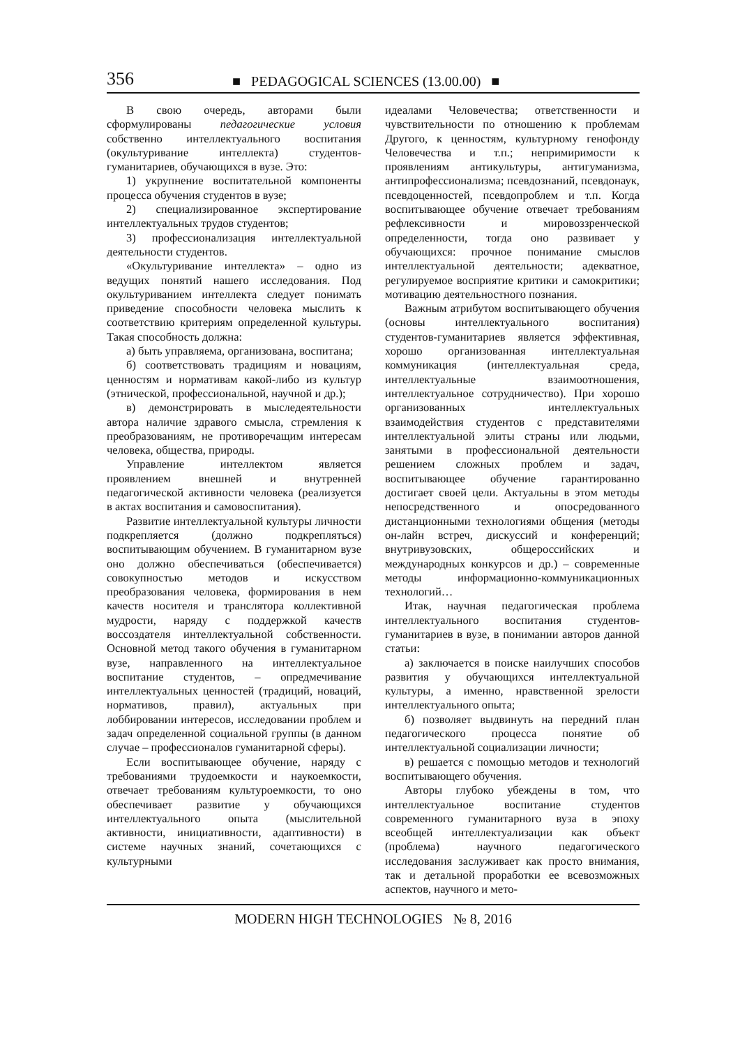356 ■ PEDAGOGICAL SCIENCES (13.00.00) ■
В свою очередь, авторами были сформулированы педагогические условия собственно интеллектуального воспитания (окультуривание интеллекта) студентов-гуманитариев, обучающихся в вузе. Это:
1) укрупнение воспитательной компоненты процесса обучения студентов в вузе;
2) специализированное экспертирование интеллектуальных трудов студентов;
3) профессионализация интеллектуальной деятельности студентов.
«Окультуривание интеллекта» – одно из ведущих понятий нашего исследования. Под окультуриванием интеллекта следует понимать приведение способности человека мыслить к соответствию критериям определенной культуры. Такая способность должна:
а) быть управляема, организована, воспитана;
б) соответствовать традициям и новациям, ценностям и нормативам какой-либо из культур (этнической, профессиональной, научной и др.);
в) демонстрировать в мыследеятельности автора наличие здравого смысла, стремления к преобразованиям, не противоречащим интересам человека, общества, природы.
Управление интеллектом является проявлением внешней и внутренней педагогической активности человека (реализуется в актах воспитания и самовоспитания).
Развитие интеллектуальной культуры личности подкрепляется (должно подкрепляться) воспитывающим обучением. В гуманитарном вузе оно должно обеспечиваться (обеспечивается) совокупностью методов и искусством преобразования человека, формирования в нем качеств носителя и транслятора коллективной мудрости, наряду с поддержкой качеств воссоздателя интеллектуальной собственности. Основной метод такого обучения в гуманитарном вузе, направленного на интеллектуальное воспитание студентов, – опредмечивание интеллектуальных ценностей (традиций, новаций, нормативов, правил), актуальных при лоббировании интересов, исследовании проблем и задач определенной социальной группы (в данном случае – профессионалов гуманитарной сферы).
Если воспитывающее обучение, наряду с требованиями трудоемкости и наукоемкости, отвечает требованиям культуроемкости, то оно обеспечивает развитие у обучающихся интеллектуального опыта (мыслительной активности, инициативности, адаптивности) в системе научных знаний, сочетающихся с культурными
идеалами Человечества; ответственности и чувствительности по отношению к проблемам Другого, к ценностям, культурному генофонду Человечества и т.п.; непримиримости к проявлениям антикультуры, антигуманизма, антипрофессионализма; псевдознаний, псевдонаук, псевдоценностей, псевдопроблем и т.п. Когда воспитывающее обучение отвечает требованиям рефлексивности и мировоззренческой определенности, тогда оно развивает у обучающихся: прочное понимание смыслов интеллектуальной деятельности; адекватное, регулируемое восприятие критики и самокритики; мотивацию деятельностного познания.
Важным атрибутом воспитывающего обучения (основы интеллектуального воспитания) студентов-гуманитариев является эффективная, хорошо организованная интеллектуальная коммуникация (интеллектуальная среда, интеллектуальные взаимоотношения, интеллектуальное сотрудничество). При хорошо организованных интеллектуальных взаимодействия студентов с представителями интеллектуальной элиты страны или людьми, занятыми в профессиональной деятельности решением сложных проблем и задач, воспитывающее обучение гарантированно достигает своей цели. Актуальны в этом методы непосредственного и опосредованного дистанционными технологиями общения (методы он-лайн встреч, дискуссий и конференций; внутривузовских, общероссийских и международных конкурсов и др.) – современные методы информационно-коммуникационных технологий…
Итак, научная педагогическая проблема интеллектуального воспитания студентов-гуманитариев в вузе, в понимании авторов данной статьи:
а) заключается в поиске наилучших способов развития у обучающихся интеллектуальной культуры, а именно, нравственной зрелости интеллектуального опыта;
б) позволяет выдвинуть на передний план педагогического процесса понятие об интеллектуальной социализации личности;
в) решается с помощью методов и технологий воспитывающего обучения.
Авторы глубоко убеждены в том, что интеллектуальное воспитание студентов современного гуманитарного вуза в эпоху всеобщей интеллектуализации как объект (проблема) научного педагогического исследования заслуживает как просто внимания, так и детальной проработки ее всевозможных аспектов, научного и мето-
MODERN HIGH TECHNOLOGIES № 8, 2016